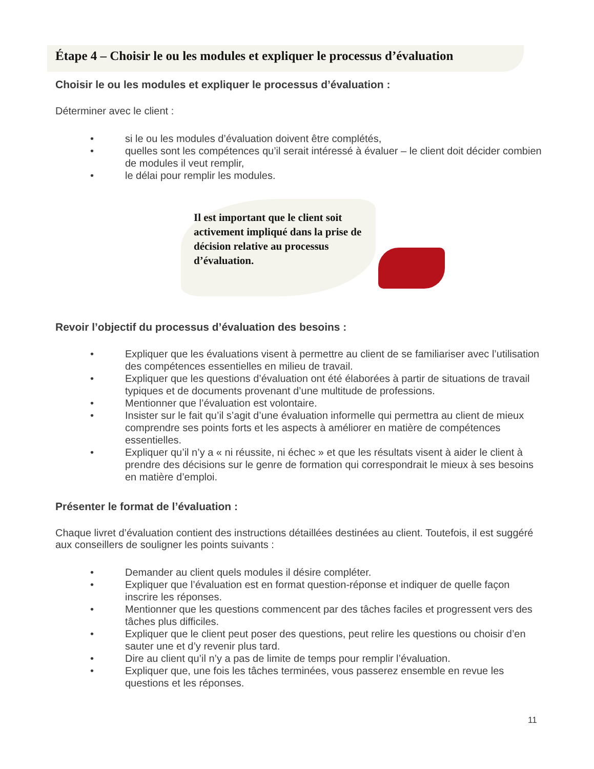Étape 4 – Choisir le ou les modules et expliquer le processus d’évaluation
Choisir le ou les modules et expliquer le processus d’évaluation :
Déterminer avec le client :
• si le ou les modules d’évaluation doivent être complétés,
• quelles sont les compétences qu’il serait intéressé à évaluer – le client doit décider combien de modules il veut remplir,
• le délai pour remplir les modules.
Il est important que le client soit activement impliqué dans la prise de décision relative au processus d’évaluation.
Revoir l’objectif du processus d’évaluation des besoins :
• Expliquer que les évaluations visent à permettre au client de se familiariser avec l’utilisation des compétences essentielles en milieu de travail.
• Expliquer que les questions d’évaluation ont été élaborées à partir de situations de travail typiques et de documents provenant d’une multitude de professions.
• Mentionner que l’évaluation est volontaire.
• Insister sur le fait qu’il s’agit d’une évaluation informelle qui permettra au client de mieux comprendre ses points forts et les aspects à améliorer en matière de compétences essentielles.
• Expliquer qu’il n’y a « ni réussite, ni échec » et que les résultats visent à aider le client à prendre des décisions sur le genre de formation qui correspondrait le mieux à ses besoins en matière d’emploi.
Présenter le format de l’évaluation :
Chaque livret d’évaluation contient des instructions détaillées destinées au client. Toutefois, il est suggéré aux conseillers de souligner les points suivants :
• Demander au client quels modules il désire compléter.
• Expliquer que l’évaluation est en format question-réponse et indiquer de quelle façon inscrire les réponses.
• Mentionner que les questions commencent par des tâches faciles et progressent vers des tâches plus difficiles.
• Expliquer que le client peut poser des questions, peut relire les questions ou choisir d’en sauter une et d’y revenir plus tard.
• Dire au client qu’il n’y a pas de limite de temps pour remplir l’évaluation.
• Expliquer que, une fois les tâches terminées, vous passerez ensemble en revue les questions et les réponses.
11